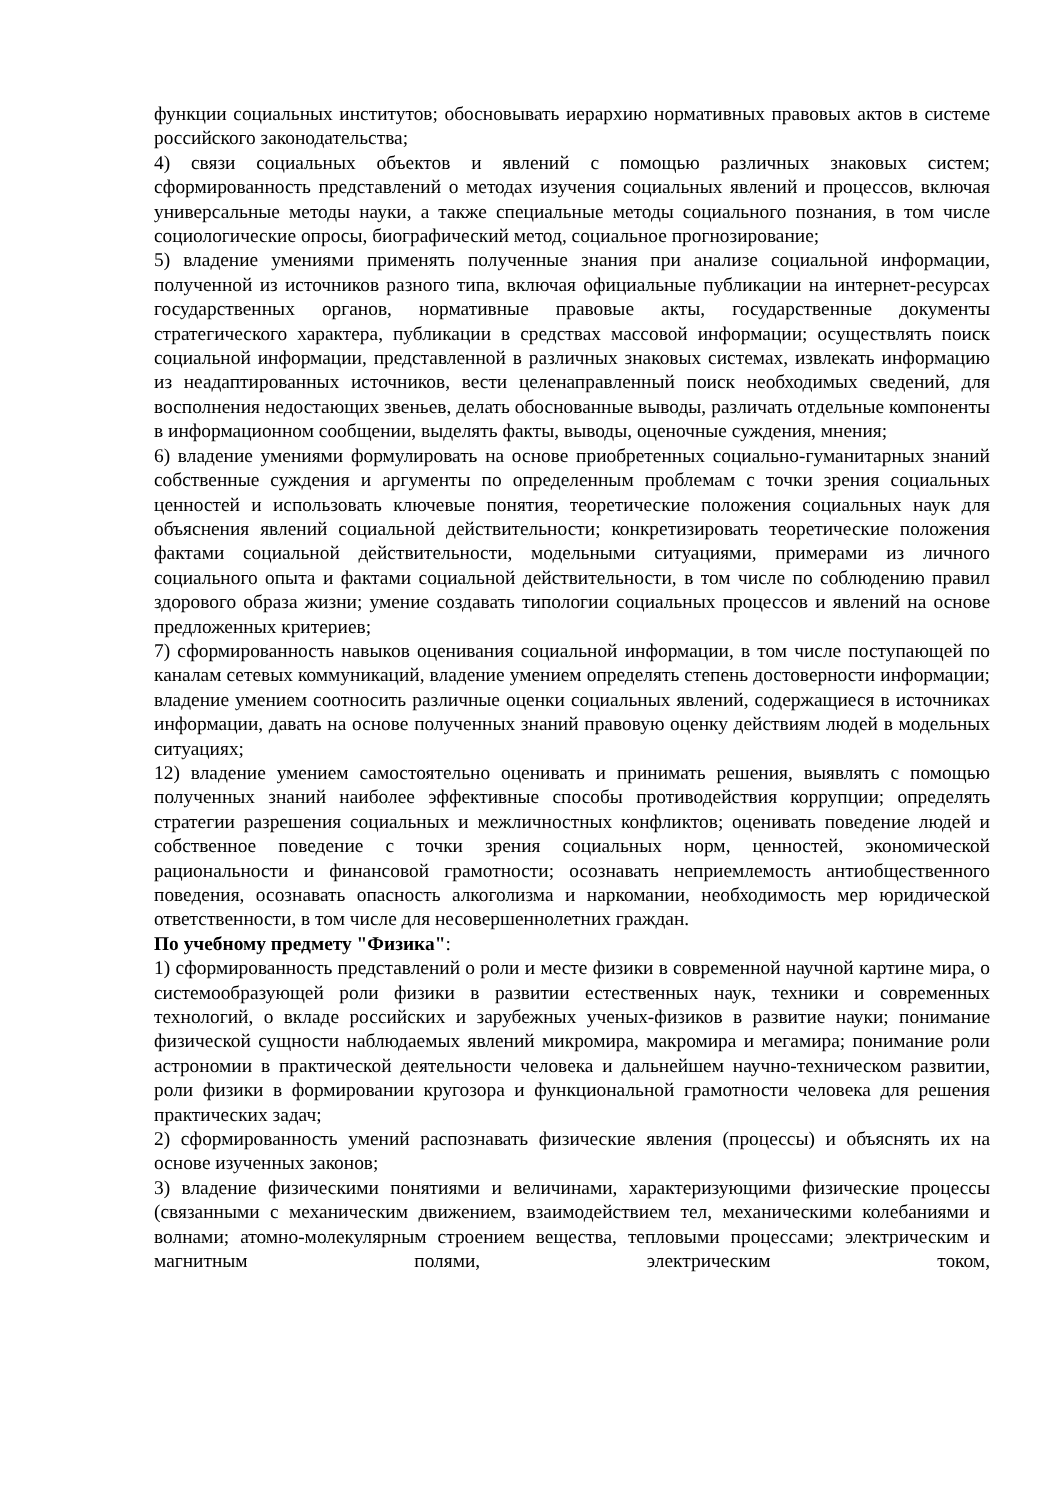функции социальных институтов; обосновывать иерархию нормативных правовых актов в системе российского законодательства;
4) связи социальных объектов и явлений с помощью различных знаковых систем; сформированность представлений о методах изучения социальных явлений и процессов, включая универсальные методы науки, а также специальные методы социального познания, в том числе социологические опросы, биографический метод, социальное прогнозирование;
5) владение умениями применять полученные знания при анализе социальной информации, полученной из источников разного типа, включая официальные публикации на интернет-ресурсах государственных органов, нормативные правовые акты, государственные документы стратегического характера, публикации в средствах массовой информации; осуществлять поиск социальной информации, представленной в различных знаковых системах, извлекать информацию из неадаптированных источников, вести целенаправленный поиск необходимых сведений, для восполнения недостающих звеньев, делать обоснованные выводы, различать отдельные компоненты в информационном сообщении, выделять факты, выводы, оценочные суждения, мнения;
6) владение умениями формулировать на основе приобретенных социально-гуманитарных знаний собственные суждения и аргументы по определенным проблемам с точки зрения социальных ценностей и использовать ключевые понятия, теоретические положения социальных наук для объяснения явлений социальной действительности; конкретизировать теоретические положения фактами социальной действительности, модельными ситуациями, примерами из личного социального опыта и фактами социальной действительности, в том числе по соблюдению правил здорового образа жизни; умение создавать типологии социальных процессов и явлений на основе предложенных критериев;
7) сформированность навыков оценивания социальной информации, в том числе поступающей по каналам сетевых коммуникаций, владение умением определять степень достоверности информации; владение умением соотносить различные оценки социальных явлений, содержащиеся в источниках информации, давать на основе полученных знаний правовую оценку действиям людей в модельных ситуациях;
12) владение умением самостоятельно оценивать и принимать решения, выявлять с помощью полученных знаний наиболее эффективные способы противодействия коррупции; определять стратегии разрешения социальных и межличностных конфликтов; оценивать поведение людей и собственное поведение с точки зрения социальных норм, ценностей, экономической рациональности и финансовой грамотности; осознавать неприемлемость антиобщественного поведения, осознавать опасность алкоголизма и наркомании, необходимость мер юридической ответственности, в том числе для несовершеннолетних граждан.
По учебному предмету "Физика":
1) сформированность представлений о роли и месте физики в современной научной картине мира, о системообразующей роли физики в развитии естественных наук, техники и современных технологий, о вкладе российских и зарубежных ученых-физиков в развитие науки; понимание физической сущности наблюдаемых явлений микромира, макромира и мегамира; понимание роли астрономии в практической деятельности человека и дальнейшем научно-техническом развитии, роли физики в формировании кругозора и функциональной грамотности человека для решения практических задач;
2) сформированность умений распознавать физические явления (процессы) и объяснять их на основе изученных законов;
3) владение физическими понятиями и величинами, характеризующими физические процессы (связанными с механическим движением, взаимодействием тел, механическими колебаниями и волнами; атомно-молекулярным строением вещества, тепловыми процессами; электрическим и магнитным полями, электрическим током,